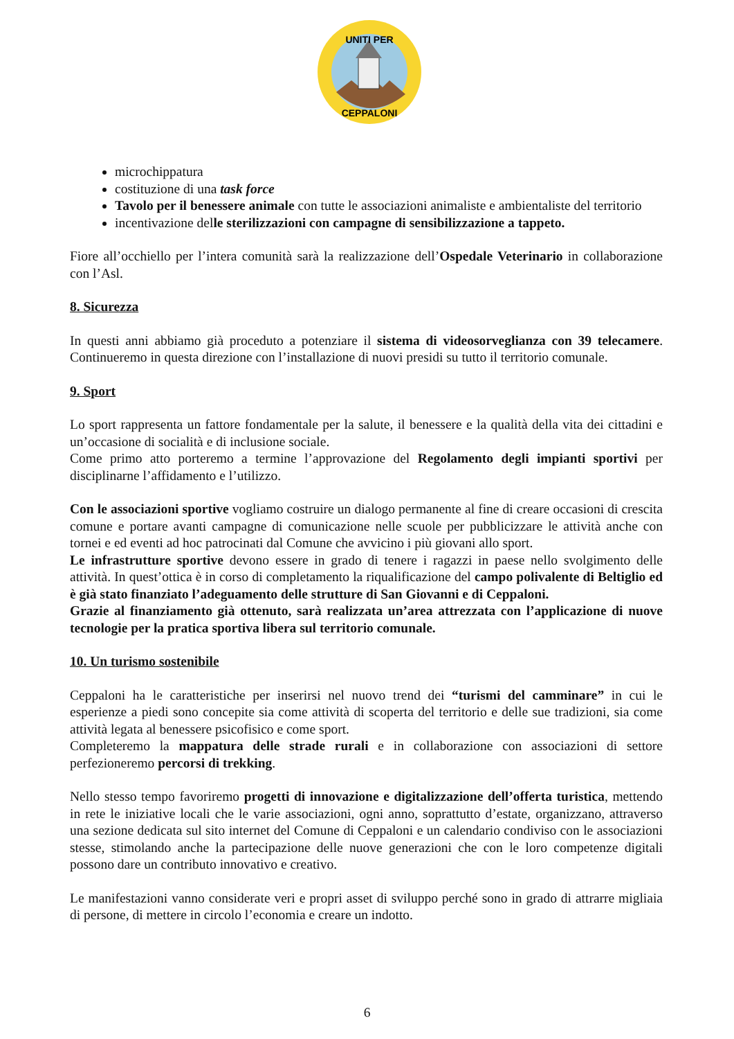UNITI PER
CEPPALONI
microchippatura
costituzione di una task force
Tavolo per il benessere animale con tutte le associazioni animaliste e ambientaliste del territorio
incentivazione delle sterilizzazioni con campagne di sensibilizzazione a tappeto.
Fiore all’occhiello per l’intera comunità sarà la realizzazione dell’Ospedale Veterinario in collaborazione con l’Asl.
8. Sicurezza
In questi anni abbiamo già proceduto a potenziare il sistema di videosorveglianza con 39 telecamere. Continueremo in questa direzione con l’installazione di nuovi presidi su tutto il territorio comunale.
9. Sport
Lo sport rappresenta un fattore fondamentale per la salute, il benessere e la qualità della vita dei cittadini e un’occasione di socialità e di inclusione sociale.
Come primo atto porteremo a termine l’approvazione del Regolamento degli impianti sportivi per disciplinarne l’affidamento e l’utilizzo.
Con le associazioni sportive vogliamo costruire un dialogo permanente al fine di creare occasioni di crescita comune e portare avanti campagne di comunicazione nelle scuole per pubblicizzare le attività anche con tornei e ed eventi ad hoc patrocinati dal Comune che avvicino i più giovani allo sport.
Le infrastrutture sportive devono essere in grado di tenere i ragazzi in paese nello svolgimento delle attività. In quest’ottica è in corso di completamento la riqualificazione del campo polivalente di Beltiglio ed è già stato finanziato l’adeguamento delle strutture di San Giovanni e di Ceppaloni.
Grazie al finanziamento già ottenuto, sarà realizzata un’area attrezzata con l’applicazione di nuove tecnologie per la pratica sportiva libera sul territorio comunale.
10. Un turismo sostenibile
Ceppaloni ha le caratteristiche per inserirsi nel nuovo trend dei “turismi del camminare” in cui le esperienze a piedi sono concepite sia come attività di scoperta del territorio e delle sue tradizioni, sia come attività legata al benessere psicofisico e come sport.
Completeremo la mappatura delle strade rurali e in collaborazione con associazioni di settore perfezioneremo percorsi di trekking.
Nello stesso tempo favoriremo progetti di innovazione e digitalizzazione dell’offerta turistica, mettendo in rete le iniziative locali che le varie associazioni, ogni anno, soprattutto d’estate, organizzano, attraverso una sezione dedicata sul sito internet del Comune di Ceppaloni e un calendario condiviso con le associazioni stesse, stimolando anche la partecipazione delle nuove generazioni che con le loro competenze digitali possono dare un contributo innovativo e creativo.
Le manifestazioni vanno considerate veri e propri asset di sviluppo perché sono in grado di attrarre migliaia di persone, di mettere in circolo l’economia e creare un indotto.
6